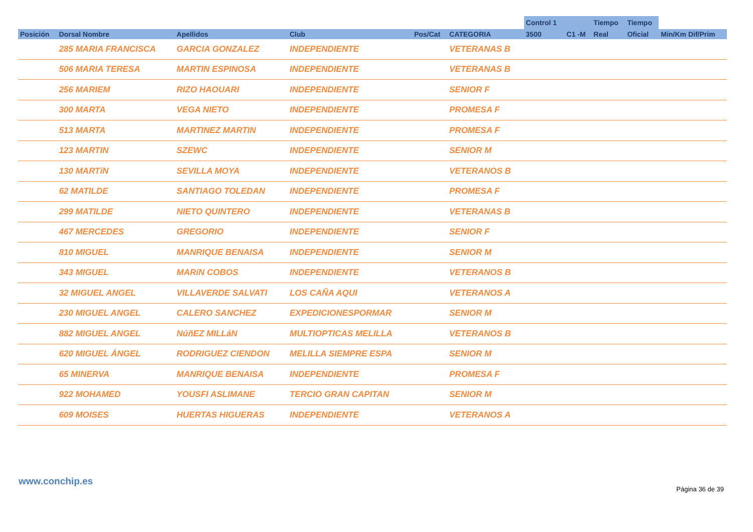| | | | | | | Control 1 | | Tiempo | Tiempo | |
| --- | --- | --- | --- | --- | --- | --- | --- | --- | --- | --- |
| Posición | Dorsal Nombre | Apellidos | Club | Pos/Cat | CATEGORIA | 3500 | C1 -M | Real | Oficial | Min/Km Dif/Prim |
| | 285 MARIA FRANCISCA | GARCIA GONZALEZ | INDEPENDIENTE | | VETERANAS B | | | | | |
| | 506 MARIA TERESA | MARTIN ESPINOSA | INDEPENDIENTE | | VETERANAS B | | | | | |
| | 256 MARIEM | RIZO HAOUARI | INDEPENDIENTE | | SENIOR F | | | | | |
| | 300 MARTA | VEGA NIETO | INDEPENDIENTE | | PROMESA F | | | | | |
| | 513 MARTA | MARTINEZ MARTIN | INDEPENDIENTE | | PROMESA F | | | | | |
| | 123 MARTIN | SZEWC | INDEPENDIENTE | | SENIOR M | | | | | |
| | 130 MARTíN | SEVILLA MOYA | INDEPENDIENTE | | VETERANOS B | | | | | |
| | 62 MATILDE | SANTIAGO TOLEDAN | INDEPENDIENTE | | PROMESA F | | | | | |
| | 299 MATILDE | NIETO QUINTERO | INDEPENDIENTE | | VETERANAS B | | | | | |
| | 467 MERCEDES | GREGORIO | INDEPENDIENTE | | SENIOR F | | | | | |
| | 810 MIGUEL | MANRIQUE BENAISA | INDEPENDIENTE | | SENIOR M | | | | | |
| | 343 MIGUEL | MARíN COBOS | INDEPENDIENTE | | VETERANOS B | | | | | |
| | 32 MIGUEL ANGEL | VILLAVERDE SALVATI | LOS CAÑA AQUI | | VETERANOS A | | | | | |
| | 230 MIGUEL ANGEL | CALERO SANCHEZ | EXPEDICIONESPORMAR | | SENIOR M | | | | | |
| | 882 MIGUEL ANGEL | NúñEZ MILLáN | MULTIOPTICAS MELILLA | | VETERANOS B | | | | | |
| | 620 MIGUEL ÁNGEL | RODRIGUEZ CIENDON | MELILLA SIEMPRE ESPA | | SENIOR M | | | | | |
| | 65 MINERVA | MANRIQUE BENAISA | INDEPENDIENTE | | PROMESA F | | | | | |
| | 922 MOHAMED | YOUSFI ASLIMANE | TERCIO GRAN CAPITAN | | SENIOR M | | | | | |
| | 609 MOISES | HUERTAS HIGUERAS | INDEPENDIENTE | | VETERANOS A | | | | | |
www.conchip.es
Página 36 de 39